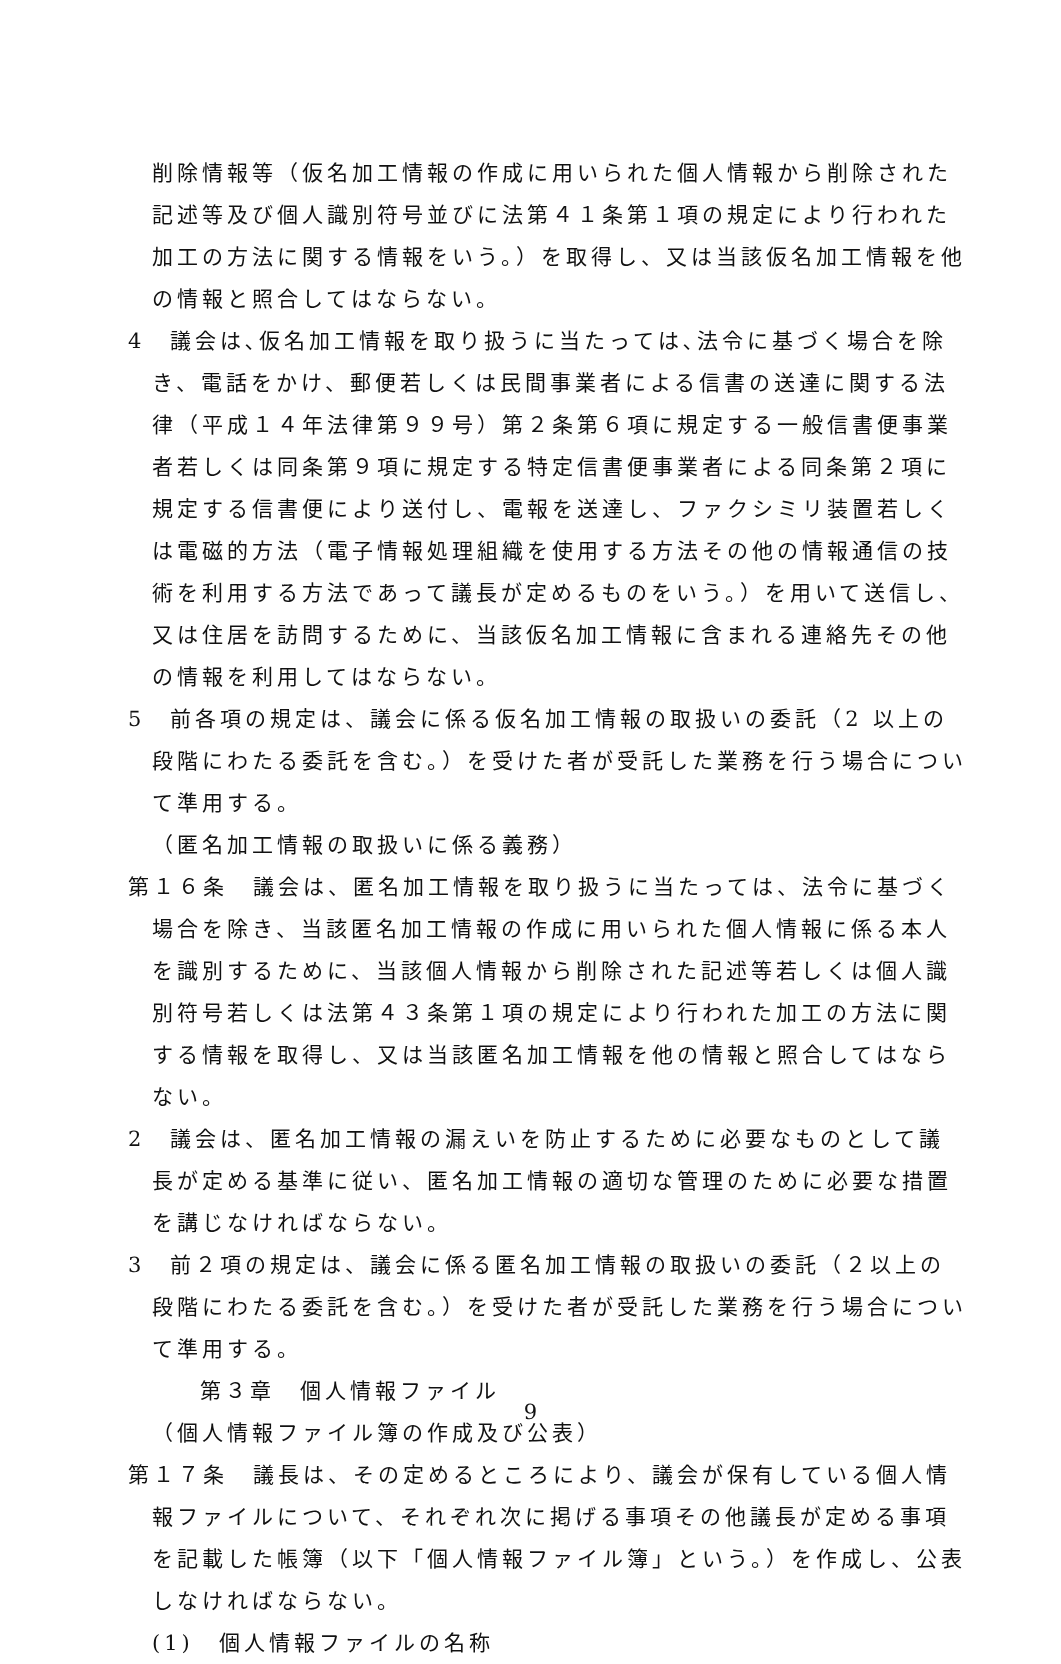削除情報等（仮名加工情報の作成に用いられた個人情報から削除された記述等及び個人識別符号並びに法第４１条第１項の規定により行われた加工の方法に関する情報をいう。）を取得し、又は当該仮名加工情報を他の情報と照合してはならない。
4　議会は､仮名加工情報を取り扱うに当たっては､法令に基づく場合を除き、電話をかけ、郵便若しくは民間事業者による信書の送達に関する法律（平成１４年法律第９９号）第２条第６項に規定する一般信書便事業者若しくは同条第９項に規定する特定信書便事業者による同条第２項に規定する信書便により送付し、電報を送達し、ファクシミリ装置若しくは電磁的方法（電子情報処理組織を使用する方法その他の情報通信の技術を利用する方法であって議長が定めるものをいう。）を用いて送信し、又は住居を訪問するために、当該仮名加工情報に含まれる連絡先その他の情報を利用してはならない。
5　前各項の規定は、議会に係る仮名加工情報の取扱いの委託（2 以上の段階にわたる委託を含む。）を受けた者が受託した業務を行う場合について準用する。
（匿名加工情報の取扱いに係る義務）
第１６条　議会は、匿名加工情報を取り扱うに当たっては、法令に基づく場合を除き、当該匿名加工情報の作成に用いられた個人情報に係る本人を識別するために、当該個人情報から削除された記述等若しくは個人識別符号若しくは法第４３条第１項の規定により行われた加工の方法に関する情報を取得し、又は当該匿名加工情報を他の情報と照合してはならない。
2　議会は、匿名加工情報の漏えいを防止するために必要なものとして議長が定める基準に従い、匿名加工情報の適切な管理のために必要な措置を講じなければならない。
3　前２項の規定は、議会に係る匿名加工情報の取扱いの委託（２以上の段階にわたる委託を含む。）を受けた者が受託した業務を行う場合について準用する。
第３章　個人情報ファイル
（個人情報ファイル簿の作成及び公表）
第１７条　議長は、その定めるところにより、議会が保有している個人情報ファイルについて、それぞれ次に掲げる事項その他議長が定める事項を記載した帳簿（以下「個人情報ファイル簿」という。）を作成し、公表しなければならない。
(1)　個人情報ファイルの名称
9